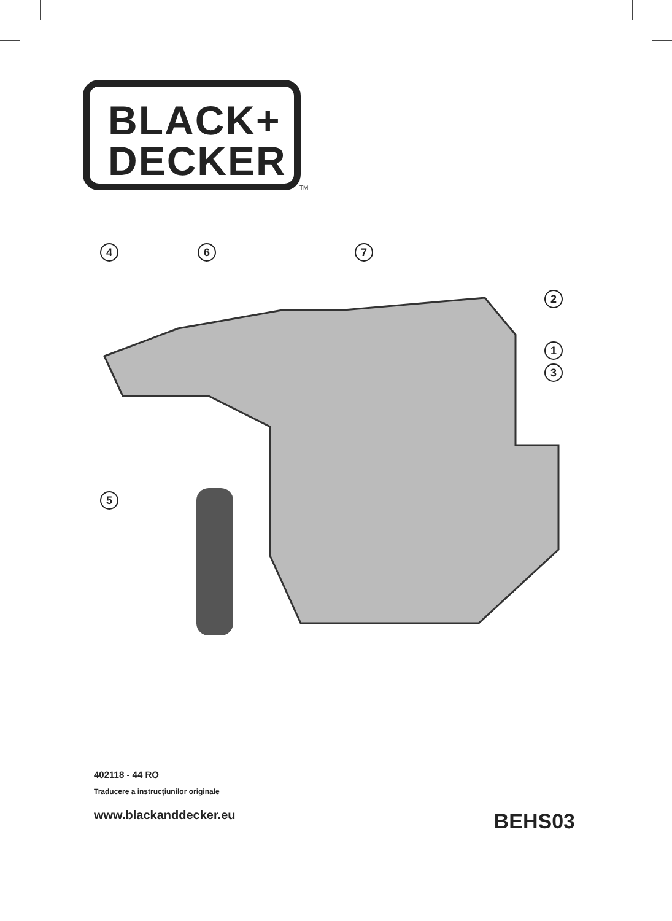BLACK+
DECKER
TM
4
6
7
2
1
3
5
402118 - 44 RO
Traducere a instrucţiunilor originale
www.blackanddecker.eu
BEHS03